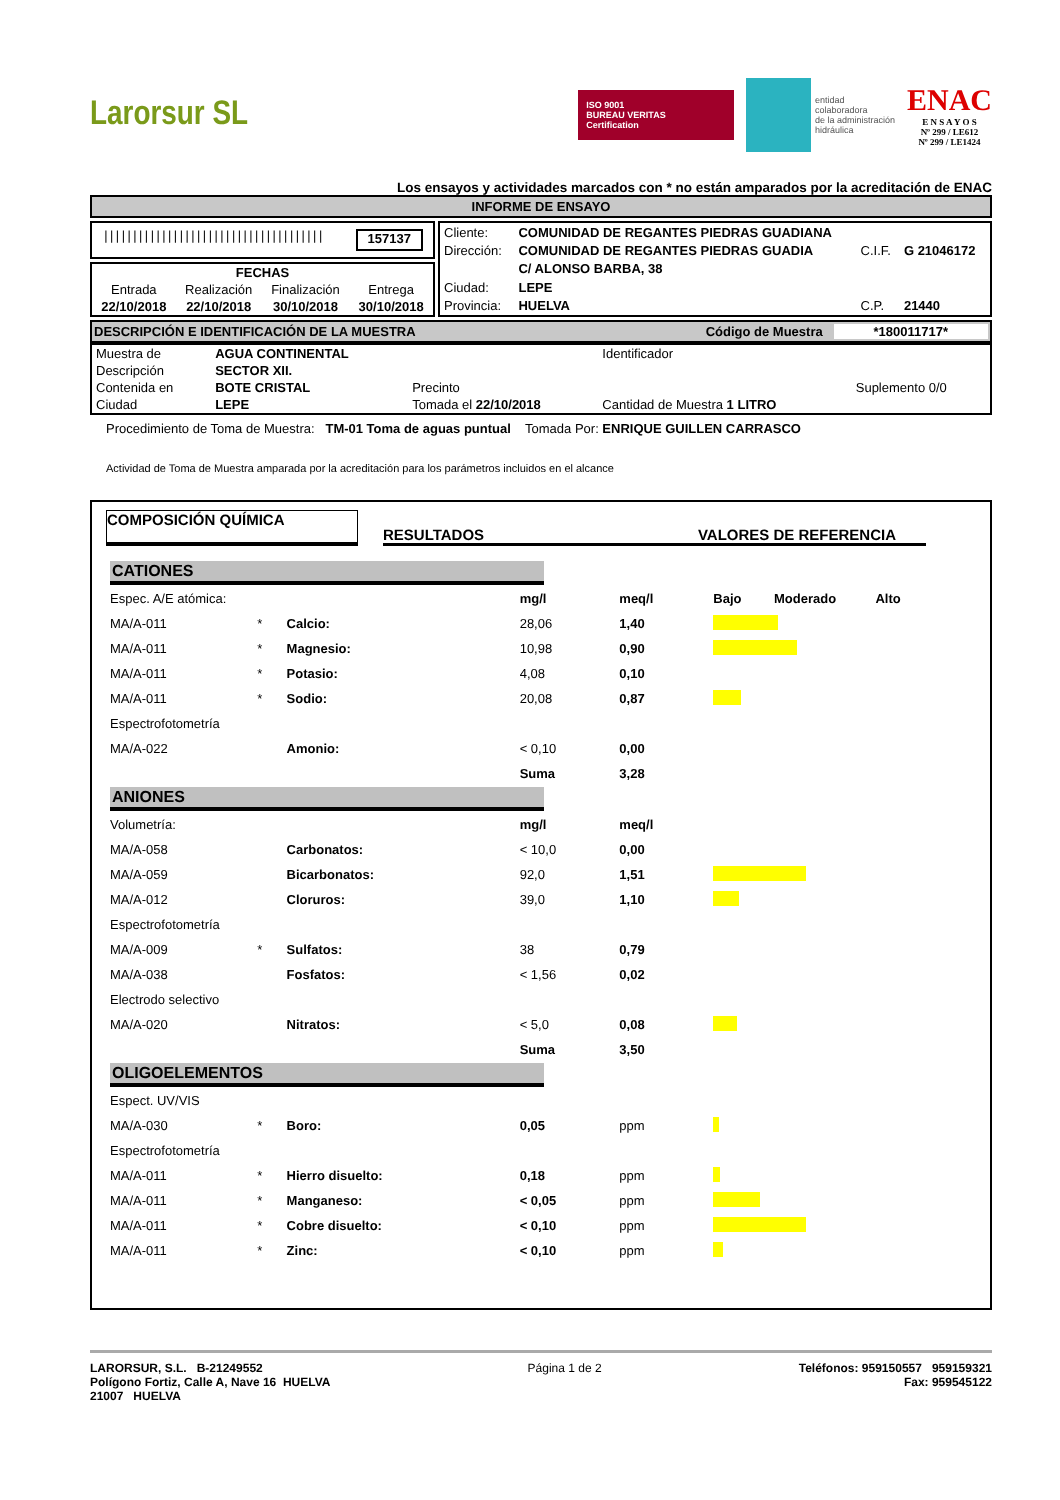Larorsur SL
ISO 9001
BUREAU VERITAS
Certification
entidad
colaboradora
de la administración
hidráulica
ENAC
E N S A Y O S
Nº 299 / LE612
Nº 299 / LE1424
Los ensayos y actividades marcados con * no están amparados por la acreditación de ENAC
INFORME DE ENSAYO
|||||||||||||||||||||||||||||||||||||| 157137
| FECHAS | | | |
| Entrada | Realización | Finalización | Entrega |
| 22/10/2018 | 22/10/2018 | 30/10/2018 | 30/10/2018 |
| Cliente: | COMUNIDAD DE REGANTES PIEDRAS GUADIANA | | |
| Dirección: | COMUNIDAD DE REGANTES PIEDRAS GUADIA | C.I.F. | G 21046172 |
| | C/ ALONSO BARBA, 38 | | |
| Ciudad: | LEPE | | |
| Provincia: | HUELVA | C.P. | 21440 |
DESCRIPCIÓN E IDENTIFICACIÓN DE LA MUESTRA Código de Muestra *180011717*
| Muestra de | AGUA CONTINENTAL | | Identificador | |
| Descripción | SECTOR XII. | | | |
| Contenida en | BOTE CRISTAL | Precinto | | Suplemento 0/0 |
| Ciudad | LEPE | Tomada el 22/10/2018 | Cantidad de Muestra 1 LITRO | |
Procedimiento de Toma de Muestra: TM-01 Toma de aguas puntual Tomada Por: ENRIQUE GUILLEN CARRASCO
Actividad de Toma de Muestra amparada por la acreditación para los parámetros incluidos en el alcance
COMPOSICIÓN QUÍMICA RESULTADOS VALORES DE REFERENCIA
| CATIONES | | | | | |
| Espec. A/E atómica: | | | mg/l | meq/l | Bajo Moderado Alto |
| MA/A-011 | * | Calcio: | 28,06 | 1,40 | |
| MA/A-011 | * | Magnesio: | 10,98 | 0,90 | |
| MA/A-011 | * | Potasio: | 4,08 | 0,10 | |
| MA/A-011 | * | Sodio: | 20,08 | 0,87 | |
| Espectrofotometría | | | | | |
| MA/A-022 | | Amonio: | < 0,10 | 0,00 | |
| | | | Suma | 3,28 | |
| ANIONES | | | | | |
| Volumetría: | | | mg/l | meq/l | |
| MA/A-058 | | Carbonatos: | < 10,0 | 0,00 | |
| MA/A-059 | | Bicarbonatos: | 92,0 | 1,51 | |
| MA/A-012 | | Cloruros: | 39,0 | 1,10 | |
| Espectrofotometría | | | | | |
| MA/A-009 | * | Sulfatos: | 38 | 0,79 | |
| MA/A-038 | | Fosfatos: | < 1,56 | 0,02 | |
| Electrodo selectivo | | | | | |
| MA/A-020 | | Nitratos: | < 5,0 | 0,08 | |
| | | | Suma | 3,50 | |
| OLIGOELEMENTOS | | | | | |
| Espect. UV/VIS | | | | | |
| MA/A-030 | * | Boro: | 0,05 | ppm | |
| Espectrofotometría | | | | | |
| MA/A-011 | * | Hierro disuelto: | 0,18 | ppm | |
| MA/A-011 | * | Manganeso: | < 0,05 | ppm | |
| MA/A-011 | * | Cobre disuelto: | < 0,10 | ppm | |
| MA/A-011 | * | Zinc: | < 0,10 | ppm | |
LARORSUR, S.L. B-21249552
Polígono Fortiz, Calle A, Nave 16 HUELVA
21007 HUELVA
Página 1 de 2 Teléfonos: 959150557 959159321
Fax: 959545122